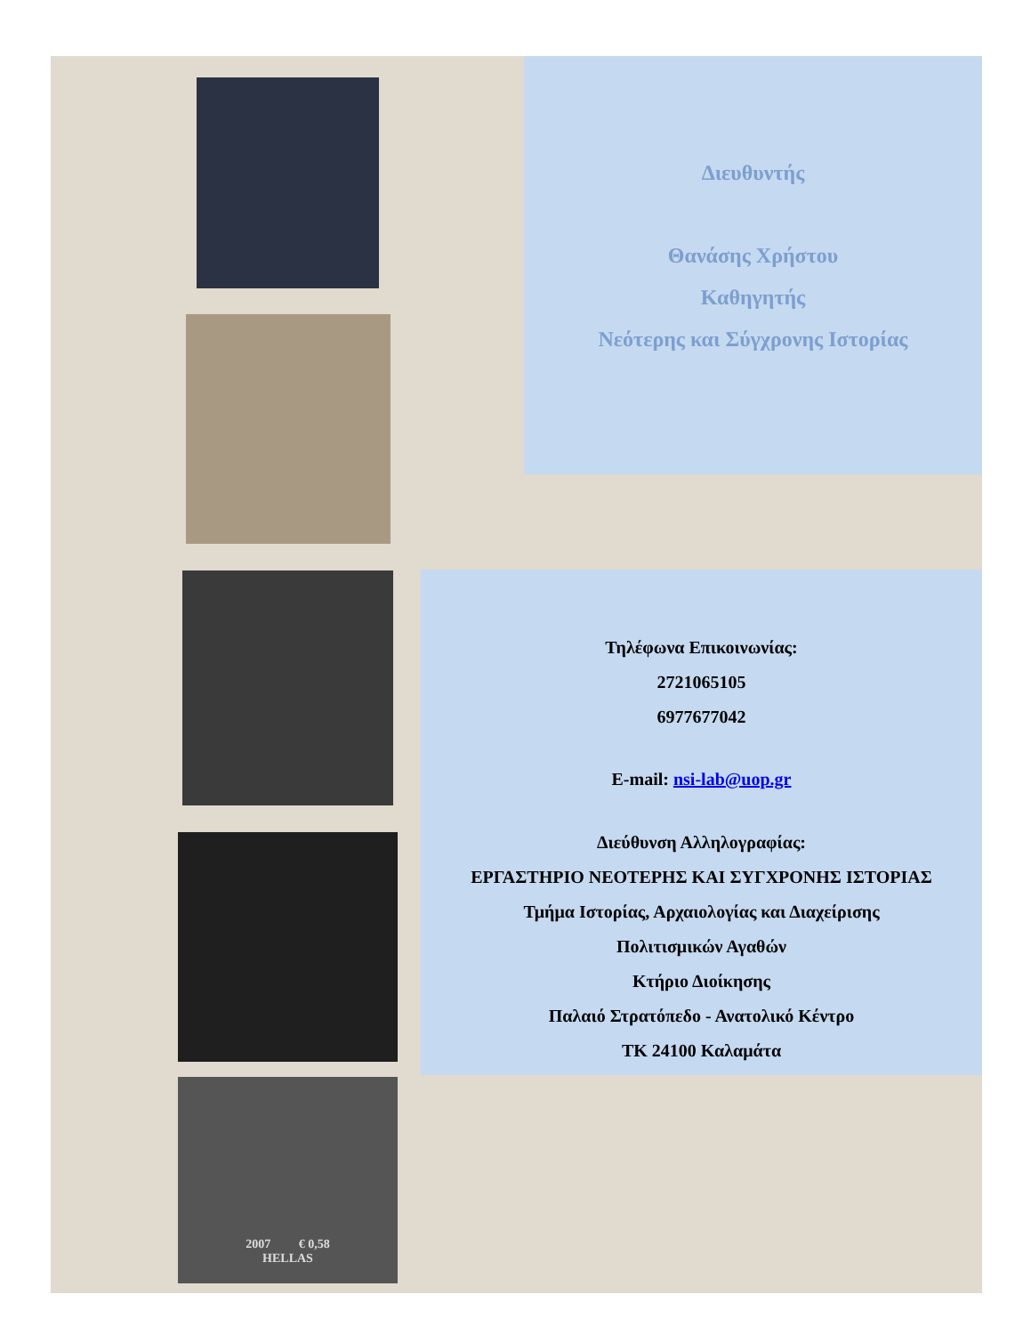2007 € 0,58
HELLAS
Διευθυντής
Θανάσης Χρήστου
Καθηγητής
Νεότερης και Σύγχρονης Ιστορίας
Τηλέφωνα Επικοινωνίας:
2721065105
6977677042
E-mail: nsi-lab@uop.gr
Διεύθυνση Αλληλογραφίας:
ΕΡΓΑΣΤΗΡΙΟ ΝΕΟΤΕΡΗΣ ΚΑΙ ΣΥΓΧΡΟΝΗΣ ΙΣΤΟΡΙΑΣ
Τμήμα Ιστορίας, Αρχαιολογίας και Διαχείρισης
Πολιτισμικών Αγαθών
Κτήριο Διοίκησης
Παλαιό Στρατόπεδο - Ανατολικό Κέντρο
ΤΚ 24100 Καλαμάτα